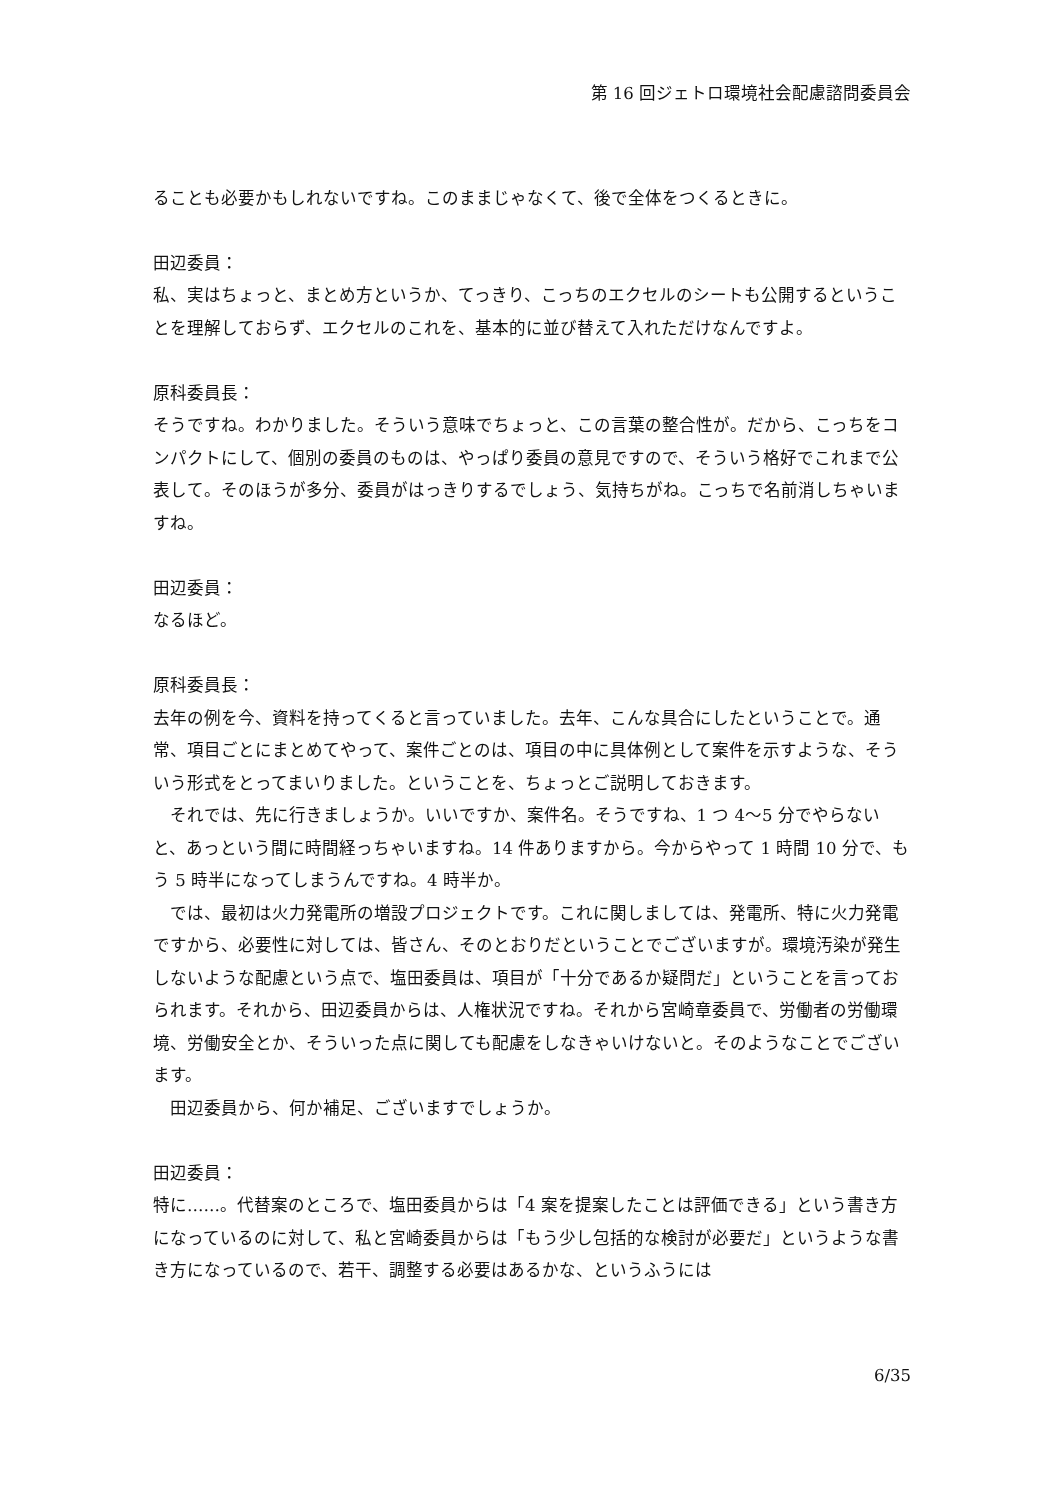第 16 回ジェトロ環境社会配慮諮問委員会
ることも必要かもしれないですね。このままじゃなくて、後で全体をつくるときに。
田辺委員：
私、実はちょっと、まとめ方というか、てっきり、こっちのエクセルのシートも公開するということを理解しておらず、エクセルのこれを、基本的に並び替えて入れただけなんですよ。
原科委員長：
そうですね。わかりました。そういう意味でちょっと、この言葉の整合性が。だから、こっちをコンパクトにして、個別の委員のものは、やっぱり委員の意見ですので、そういう格好でこれまで公表して。そのほうが多分、委員がはっきりするでしょう、気持ちがね。こっちで名前消しちゃいますね。
田辺委員：
なるほど。
原科委員長：
去年の例を今、資料を持ってくると言っていました。去年、こんな具合にしたということで。通常、項目ごとにまとめてやって、案件ごとのは、項目の中に具体例として案件を示すような、そういう形式をとってまいりました。ということを、ちょっとご説明しておきます。
それでは、先に行きましょうか。いいですか、案件名。そうですね、1 つ 4～5 分でやらないと、あっという間に時間経っちゃいますね。14 件ありますから。今からやって 1 時間 10 分で、もう 5 時半になってしまうんですね。4 時半か。
では、最初は火力発電所の増設プロジェクトです。これに関しましては、発電所、特に火力発電ですから、必要性に対しては、皆さん、そのとおりだということでございますが。環境汚染が発生しないような配慮という点で、塩田委員は、項目が「十分であるか疑問だ」ということを言っておられます。それから、田辺委員からは、人権状況ですね。それから宮崎章委員で、労働者の労働環境、労働安全とか、そういった点に関しても配慮をしなきゃいけないと。そのようなことでございます。
田辺委員から、何か補足、ございますでしょうか。
田辺委員：
特に……。代替案のところで、塩田委員からは「4 案を提案したことは評価できる」という書き方になっているのに対して、私と宮崎委員からは「もう少し包括的な検討が必要だ」というような書き方になっているので、若干、調整する必要はあるかな、というふうには
6/35